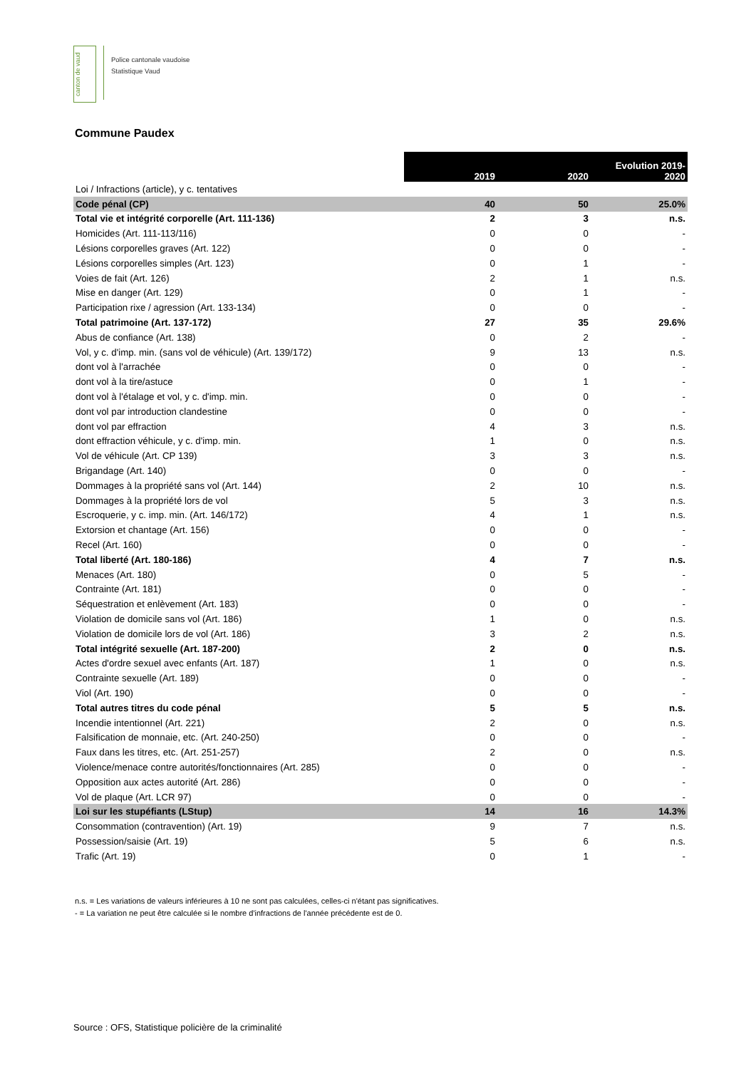canton de vaud
Police cantonale vaudoise
Statistique Vaud
Commune Paudex
| | 2019 | 2020 | Evolution 2019- 2020 |
| Loi / Infractions (article), y c. tentatives | | | |
| Code pénal (CP) | 40 | 50 | 25.0% |
| Total vie et intégrité corporelle (Art. 111-136) | 2 | 3 | n.s. |
| Homicides (Art. 111-113/116) | 0 | 0 | - |
| Lésions corporelles graves (Art. 122) | 0 | 0 | - |
| Lésions corporelles simples (Art. 123) | 0 | 1 | - |
| Voies de fait (Art. 126) | 2 | 1 | n.s. |
| Mise en danger (Art. 129) | 0 | 1 | - |
| Participation rixe / agression (Art. 133-134) | 0 | 0 | - |
| Total patrimoine (Art. 137-172) | 27 | 35 | 29.6% |
| Abus de confiance (Art. 138) | 0 | 2 | - |
| Vol, y c. d'imp. min. (sans vol de véhicule) (Art. 139/172) | 9 | 13 | n.s. |
| dont vol à l'arrachée | 0 | 0 | - |
| dont vol à la tire/astuce | 0 | 1 | - |
| dont vol à l'étalage et vol, y c. d'imp. min. | 0 | 0 | - |
| dont vol par introduction clandestine | 0 | 0 | - |
| dont vol par effraction | 4 | 3 | n.s. |
| dont effraction véhicule, y c. d'imp. min. | 1 | 0 | n.s. |
| Vol de véhicule (Art. CP 139) | 3 | 3 | n.s. |
| Brigandage (Art. 140) | 0 | 0 | - |
| Dommages à la propriété sans vol (Art. 144) | 2 | 10 | n.s. |
| Dommages à la propriété lors de vol | 5 | 3 | n.s. |
| Escroquerie, y c. imp. min. (Art. 146/172) | 4 | 1 | n.s. |
| Extorsion et chantage (Art. 156) | 0 | 0 | - |
| Recel (Art. 160) | 0 | 0 | - |
| Total liberté (Art. 180-186) | 4 | 7 | n.s. |
| Menaces (Art. 180) | 0 | 5 | - |
| Contrainte (Art. 181) | 0 | 0 | - |
| Séquestration et enlèvement (Art. 183) | 0 | 0 | - |
| Violation de domicile sans vol (Art. 186) | 1 | 0 | n.s. |
| Violation de domicile lors de vol (Art. 186) | 3 | 2 | n.s. |
| Total intégrité sexuelle (Art. 187-200) | 2 | 0 | n.s. |
| Actes d'ordre sexuel avec enfants (Art. 187) | 1 | 0 | n.s. |
| Contrainte sexuelle (Art. 189) | 0 | 0 | - |
| Viol (Art. 190) | 0 | 0 | - |
| Total autres titres du code pénal | 5 | 5 | n.s. |
| Incendie intentionnel (Art. 221) | 2 | 0 | n.s. |
| Falsification de monnaie, etc. (Art. 240-250) | 0 | 0 | - |
| Faux dans les titres, etc. (Art. 251-257) | 2 | 0 | n.s. |
| Violence/menace contre autorités/fonctionnaires (Art. 285) | 0 | 0 | - |
| Opposition aux actes autorité (Art. 286) | 0 | 0 | - |
| Vol de plaque (Art. LCR 97) | 0 | 0 | - |
| Loi sur les stupéfiants (LStup) | 14 | 16 | 14.3% |
| Consommation (contravention) (Art. 19) | 9 | 7 | n.s. |
| Possession/saisie (Art. 19) | 5 | 6 | n.s. |
| Trafic (Art. 19) | 0 | 1 | - |
n.s. = Les variations de valeurs inférieures à 10 ne sont pas calculées, celles-ci n'étant pas significatives.
- = La variation ne peut être calculée si le nombre d'infractions de l'année précédente est de 0.
Source : OFS, Statistique policière de la criminalité